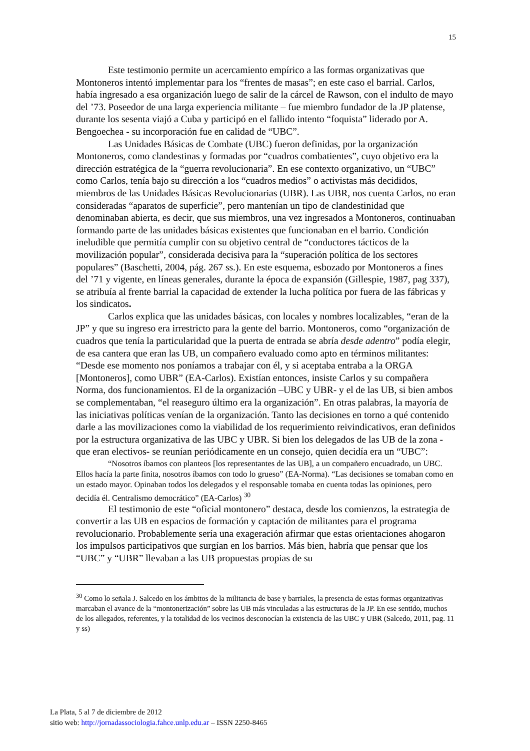15
Este testimonio permite un acercamiento empírico a las formas organizativas que Montoneros intentó implementar para los “frentes de masas”; en este caso el barrial. Carlos, había ingresado a esa organización luego de salir de la cárcel de Rawson, con el indulto de mayo del ’73. Poseedor de una larga experiencia militante – fue miembro fundador de la JP platense, durante los sesenta viajó a Cuba y participó en el fallido intento “foquista” liderado por A. Bengoechea - su incorporación fue en calidad de “UBC”.
Las Unidades Básicas de Combate (UBC) fueron definidas, por la organización Montoneros, como clandestinas y formadas por “cuadros combatientes”, cuyo objetivo era la dirección estratégica de la “guerra revolucionaria”. En ese contexto organizativo, un “UBC” como Carlos, tenía bajo su dirección a los “cuadros medios” o activistas más decididos, miembros de las Unidades Básicas Revolucionarias (UBR). Las UBR, nos cuenta Carlos, no eran consideradas “aparatos de superficie”, pero mantenían un tipo de clandestinidad que denominaban abierta, es decir, que sus miembros, una vez ingresados a Montoneros, continuaban formando parte de las unidades básicas existentes que funcionaban en el barrio. Condición ineludible que permitía cumplir con su objetivo central de “conductores tácticos de la movilización popular”, considerada decisiva para la “superación política de los sectores populares” (Baschetti, 2004, pág. 267 ss.). En este esquema, esbozado por Montoneros a fines del ’71 y vigente, en líneas generales, durante la época de expansión (Gillespie, 1987, pag 337), se atribuía al frente barrial la capacidad de extender la lucha política por fuera de las fábricas y los sindicatos.
Carlos explica que las unidades básicas, con locales y nombres localizables, “eran de la JP” y que su ingreso era irrestricto para la gente del barrio. Montoneros, como “organización de cuadros que tenía la particularidad que la puerta de entrada se abría desde adentro” podía elegir, de esa cantera que eran las UB, un compañero evaluado como apto en términos militantes: “Desde ese momento nos poníamos a trabajar con él, y si aceptaba entraba a la ORGA [Montoneros], como UBR” (EA-Carlos). Existían entonces, insiste Carlos y su compañera Norma, dos funcionamientos. El de la organización –UBC y UBR- y el de las UB, si bien ambos se complementaban, “el reaseguro último era la organización”. En otras palabras, la mayoría de las iniciativas políticas venían de la organización. Tanto las decisiones en torno a qué contenido darle a las movilizaciones como la viabilidad de los requerimiento reivindicativos, eran definidos por la estructura organizativa de las UBC y UBR. Si bien los delegados de las UB de la zona - que eran electivos- se reunían periódicamente en un consejo, quien decidía era un “UBC”:
“Nosotros íbamos con planteos [los representantes de las UB], a un compañero encuadrado, un UBC. Ellos hacía la parte finita, nosotros íbamos con todo lo grueso” (EA-Norma). “Las decisiones se tomaban como en un estado mayor. Opinaban todos los delegados y el responsable tomaba en cuenta todas las opiniones, pero decidía él. Centralismo democrático” (EA-Carlos) <sup>30</sup>
El testimonio de este “oficial montonero” destaca, desde los comienzos, la estrategia de convertir a las UB en espacios de formación y captación de militantes para el programa revolucionario. Probablemente sería una exageración afirmar que estas orientaciones ahogaron los impulsos participativos que surgían en los barrios. Más bien, habría que pensar que los “UBC” y “UBR” llevaban a las UB propuestas propias de su
<sup>30</sup> Como lo señala J. Salcedo en los ámbitos de la militancia de base y barriales, la presencia de estas formas organizativas marcaban el avance de la “montonerización” sobre las UB más vinculadas a las estructuras de la JP. En ese sentido, muchos de los allegados, referentes, y la totalidad de los vecinos desconocían la existencia de las UBC y UBR (Salcedo, 2011, pag. 11 y ss)
La Plata, 5 al 7 de diciembre de 2012
sitio web: http://jornadassociologia.fahce.unlp.edu.ar – ISSN 2250-8465